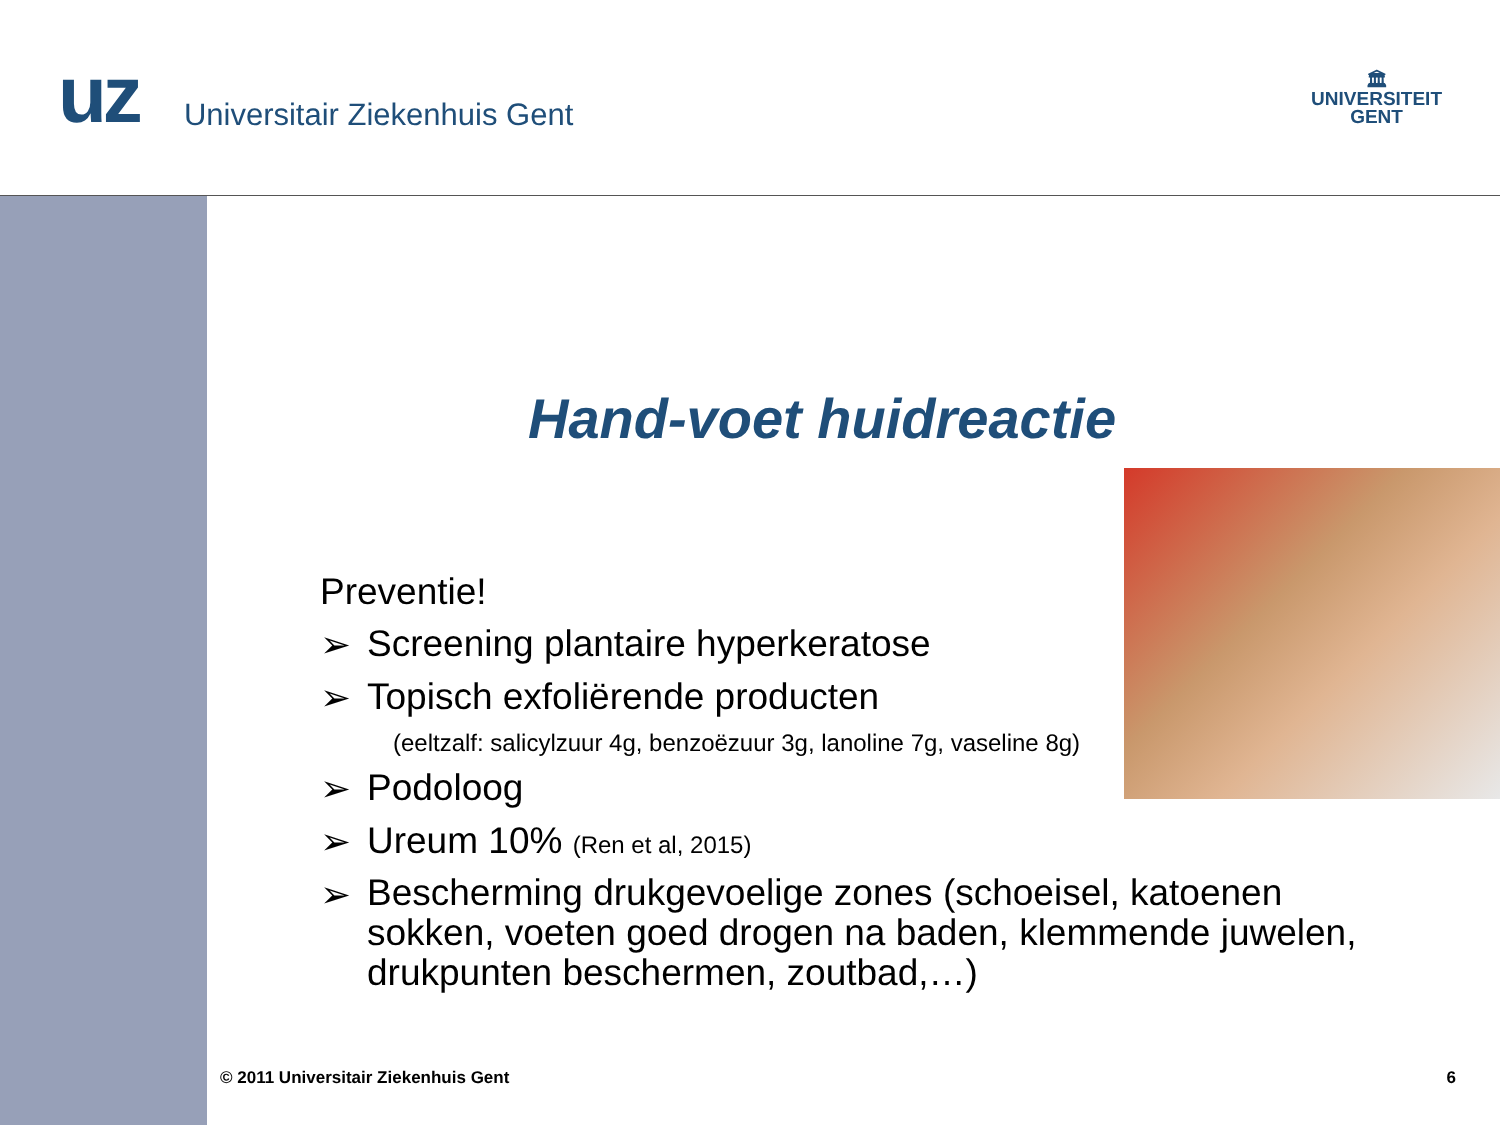uz Universitair Ziekenhuis Gent
🏛
UNIVERSITEIT
GENT
Hand-voet huidreactie
Preventie!
➢ Screening plantaire hyperkeratose
➢ Topisch exfoliërende producten
(eeltzalf: salicylzuur 4g, benzoëzuur 3g, lanoline 7g, vaseline 8g)
➢ Podoloog
➢ Ureum 10% (Ren et al, 2015)
➢ Bescherming drukgevoelige zones (schoeisel, katoenen sokken, voeten goed drogen na baden, klemmende juwelen, drukpunten beschermen, zoutbad,…)
© 2011 Universitair Ziekenhuis Gent 6